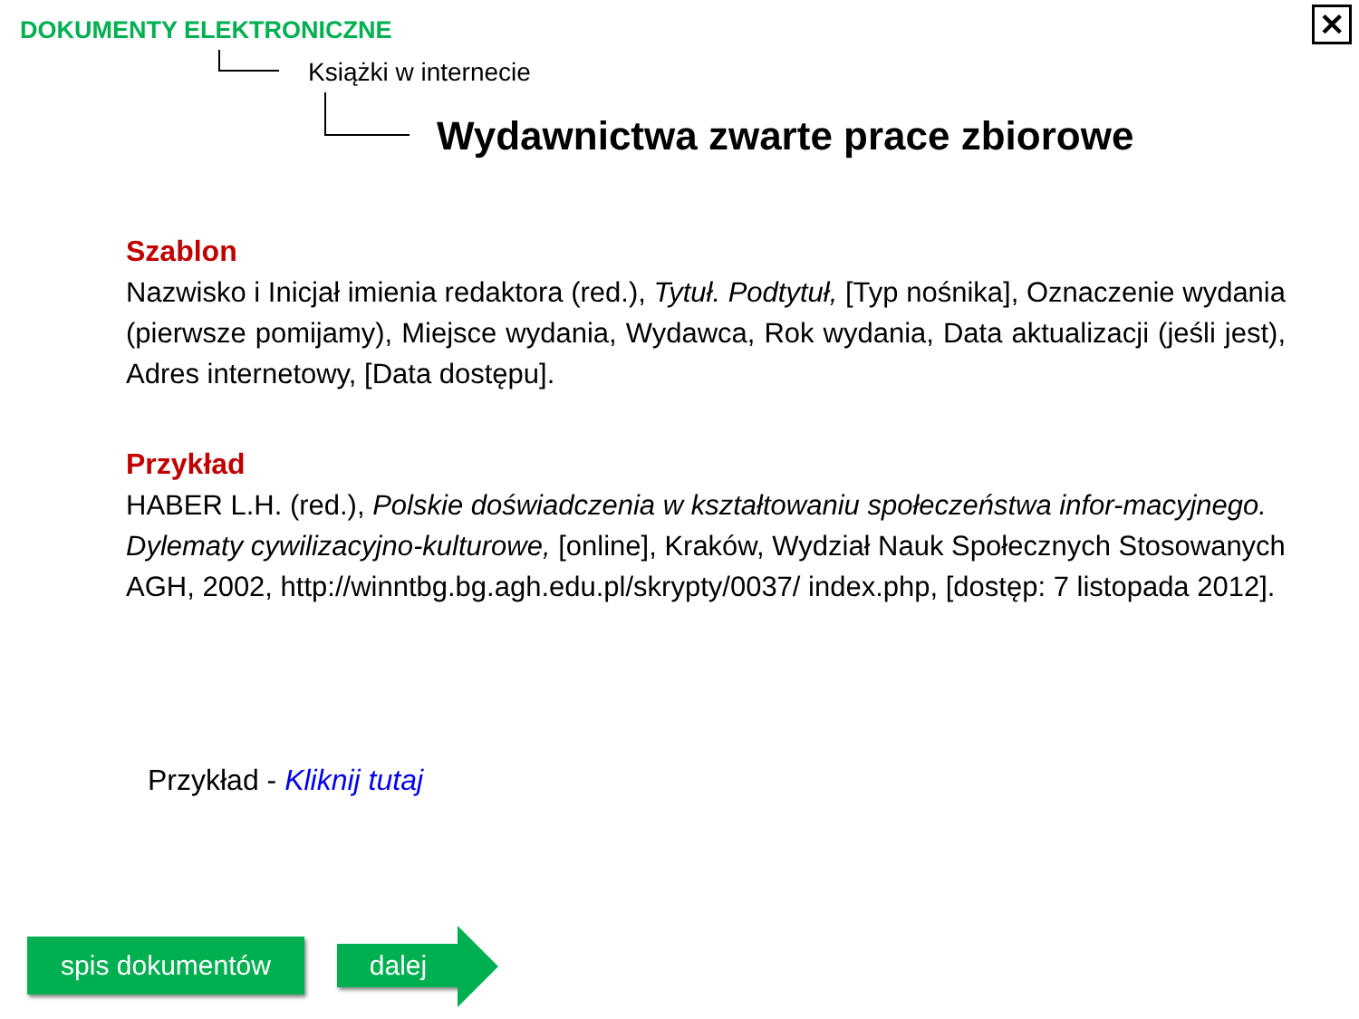DOKUMENTY ELEKTRONICZNE ✕
Książki w internecie
Wydawnictwa zwarte prace zbiorowe
Szablon
Nazwisko i Inicjał imienia redaktora (red.), Tytuł. Podtytuł, [Typ nośnika], Oznaczenie wydania (pierwsze pomijamy), Miejsce wydania, Wydawca, Rok wydania, Data aktualizacji (jeśli jest), Adres internetowy, [Data dostępu].
Przykład
HABER L.H. (red.), Polskie doświadczenia w kształtowaniu społeczeństwa infor-macyjnego. Dylematy cywilizacyjno-kulturowe, [online], Kraków, Wydział Nauk Społecznych Stosowanych AGH, 2002, http://winntbg.bg.agh.edu.pl/skrypty/0037/ index.php, [dostęp: 7 listopada 2012].
Przykład - Kliknij tutaj
spis dokumentów dalej